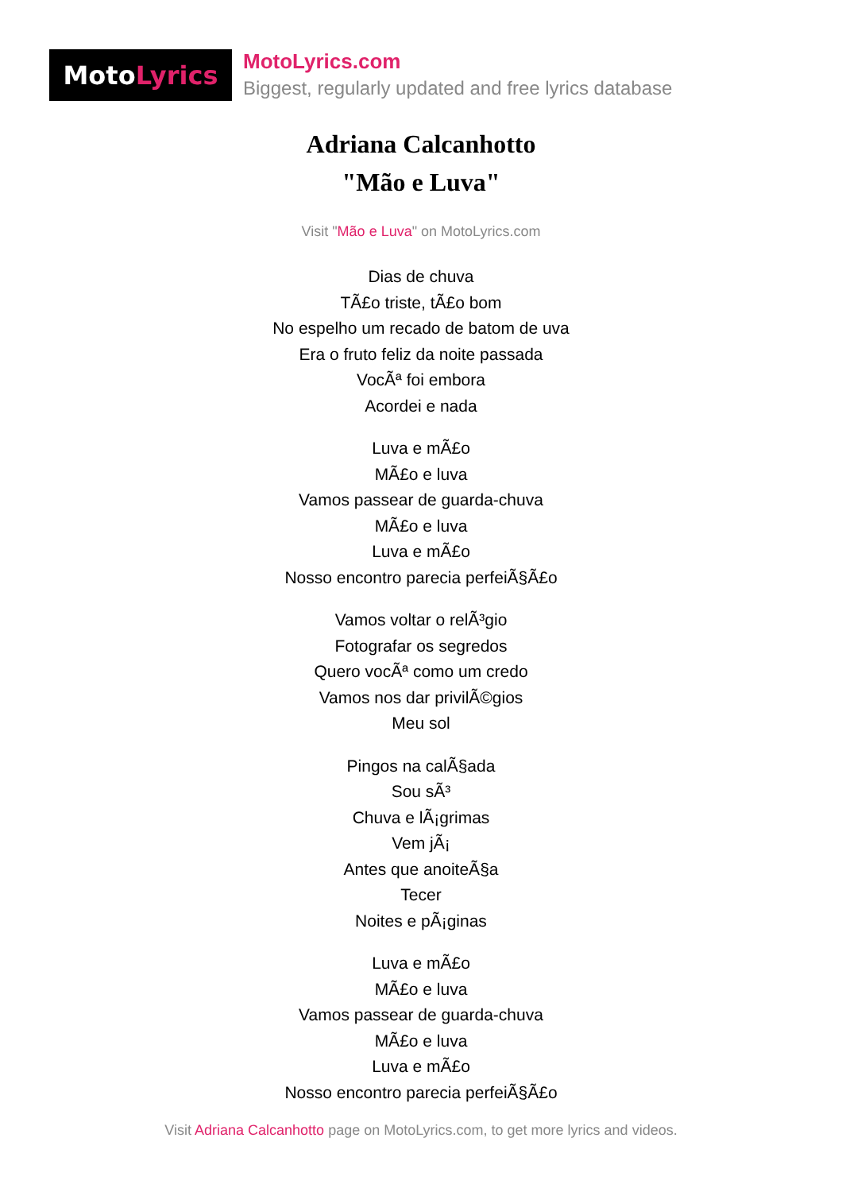Moto Lyrics
MotoLyrics.com
Biggest, regularly updated and free lyrics database
Adriana Calcanhotto
"Mão e Luva"
Visit "Mão e Luva" on MotoLyrics.com
Dias de chuva
TÃ£o triste, tÃ£o bom
No espelho um recado de batom de uva
Era o fruto feliz da noite passada
VocÃª foi embora
Acordei e nada
Luva e mÃ£o
MÃ£o e luva
Vamos passear de guarda-chuva
MÃ£o e luva
Luva e mÃ£o
Nosso encontro parecia perfeiÃ§Ã£o
Vamos voltar o relÃ³gio
Fotografar os segredos
Quero vocÃª como um credo
Vamos nos dar privilÃ©gios
Meu sol
Pingos na calÃ§ada
Sou sÃ³
Chuva e lÃ¡grimas
Vem jÃ¡
Antes que anoiteÃ§a
Tecer
Noites e pÃ¡ginas
Luva e mÃ£o
MÃ£o e luva
Vamos passear de guarda-chuva
MÃ£o e luva
Luva e mÃ£o
Nosso encontro parecia perfeiÃ§Ã£o
Visit Adriana Calcanhotto page on MotoLyrics.com, to get more lyrics and videos.